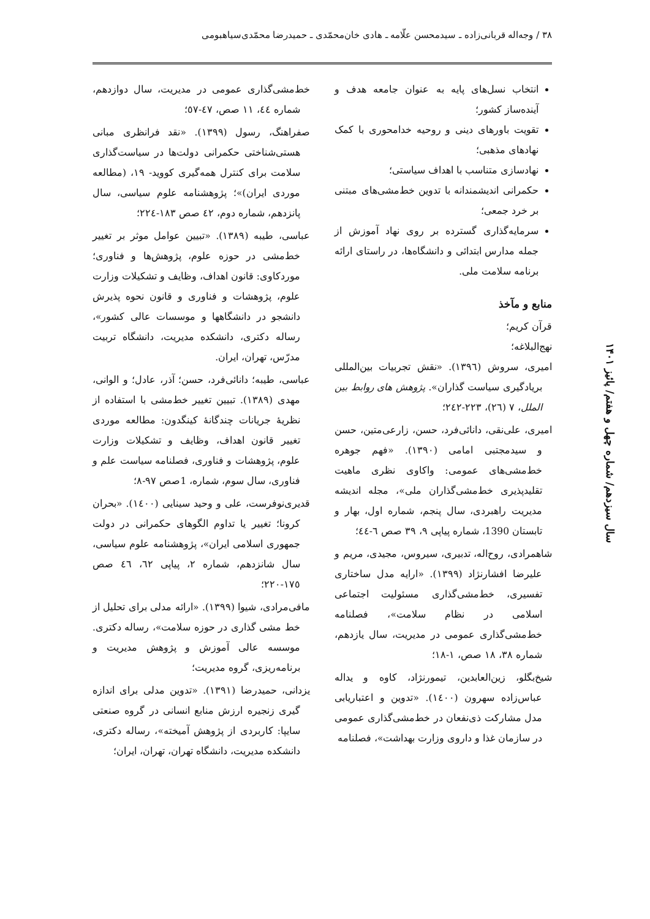۳۸ / وجه‌اله قربانی‌زاده ـ سیدمحسن علّامه ـ هادی خان‌محمّدی ـ حمیدرضا محمّدی‌سیاهبومی
سال سیزدهم/ شماره چهل و هفتم/ پائیز ۱۴۰۱
انتخاب نسل‌های پایه به عنوان جامعه هدف و آینده‌ساز کشور؛
تقویت باورهای دینی و روحیه خدامحوری با کمک نهادهای مذهبی؛
نهادسازی متناسب با اهداف سیاستی؛
حکمرانی اندیشمندانه با تدوین خط‌مشی‌های مبتنی بر خرد جمعی؛
سرمایه‌گذاری گسترده بر روی نهاد آموزش از جمله مدارس ابتدائی و دانشگاه‌ها، در راستای ارائه برنامه سلامت ملی.
منابع و مآخذ
قرآن کریم؛
نهج‌البلاغه؛
امیری، سروش (۱۳۹٦). «نقش تجربیات بین‌المللی بریادگیری سیاست گذاران». پژوهش های روابط بین الملل، ۷ (۲٦)، ۲۲۳-۲٤۲؛
امیری، علی‌نقی، دانائی‌فرد، حسن، زارعی‌متین، حسن و سیدمجتبی امامی (۱۳۹۰). «فهم جوهره خط‌مشی‌های عمومی: واکاوی نظری ماهیت تقلیدپذیری خط‌مشی‌گذاران ملی»، مجله اندیشه مدیریت راهبردی، سال پنجم، شماره اول، بهار و تابستان 1390، شماره پیاپی ۹، ۳۹ صص ٦-٤٤؛
شاهمرادی، روح‌اله، تدبیری، سیروس، مجیدی، مریم و علیرضا افشارنژاد (۱۳۹۹). «ارایه مدل ساختاری تفسیری، خط‌مشی‌گذاری مسئولیت اجتماعی اسلامی در نظام سلامت»، فصلنامه خط‌مشی‌گذاری عمومی در مدیریت، سال یازدهم، شماره ۳۸، ۱۸ صص، ۱-۱۸؛
شیخ‌بگلو، زین‌العابدین، تیمورنژاد، کاوه و یداله عباس‌زاده سهرون (۱٤۰۰). «تدوین و اعتباریابی مدل مشارکت ذی‌نفعان در خط‌مشی‌گذاری عمومی در سازمان غذا و داروی وزارت بهداشت»، فصلنامه
خط‌مشی‌گذاری عمومی در مدیریت، سال دوازدهم، شماره ٤٤، ۱۱ صص، ٤۷-٥۷؛
صفراهنگ، رسول (۱۳۹۹). «نقد فرانظری مبانی هستی‌شناختی حکمرانی دولت‌ها در سیاست‌گذاری سلامت برای کنترل همه‌گیری کووید- ۱۹، (مطالعه موردی ایران)»؛ پژوهشنامه علوم سیاسی، سال پانزدهم، شماره دوم، ٤۲ صص ۱۸۳-۲۲٤؛
عباسی، طیبه (۱۳۸۹). «تبیین عوامل موثر بر تغییر خط‌مشی در حوزه علوم، پژوهش‌ها و فناوری؛ موردکاوی: قانون اهداف، وظایف و تشکیلات وزارت علوم، پژوهشات و فناوری و قانون نحوه پذیرش دانشجو در دانشگاهها و موسسات عالی کشور»، رساله دکتری، دانشکده مدیریت، دانشگاه تربیت مدرّس، تهران، ایران.
عباسی، طیبه؛ دانائی‌فرد، حسن؛ آذر، عادل؛ و الوانی، مهدی (۱۳۸۹). تبیین تغییر خط‌مشی با استفاده از نظریۀ جریانات چندگانۀ کینگدون: مطالعه موردی تغییر قانون اهداف، وظایف و تشکیلات وزارت علوم، پژوهشات و فناوری، فصلنامه سیاست علم و فناوری، سال سوم، شماره، 1صص ۹۷-۸؛
قدیری‌نوفرست، علی و وحید سینایی (۱٤۰۰). «بحران کرونا؛ تغییر یا تداوم الگوهای حکمرانی در دولت جمهوری اسلامی ایران»، پژوهشنامه علوم سیاسی، سال شانزدهم، شماره ۲، پیاپی ٦۲، ٤٦ صص ۱۷٥-۲۲۰؛
مافی‌مرادی، شیوا (۱۳۹۹). «ارائه مدلی برای تحلیل از خط مشی گذاری در حوزه سلامت»، رساله دکتری. موسسه عالی آموزش و پژوهش مدیریت و برنامه‌ریزی، گروه مدیریت؛
یزدانی، حمیدرضا (۱۳۹۱). «تدوین مدلی برای اندازه گیری زنجیره ارزش منابع انسانی در گروه صنعتی سایپا: کاربردی از پژوهش آمیخته»، رساله دکتری، دانشکده مدیریت، دانشگاه تهران، تهران، ایران؛